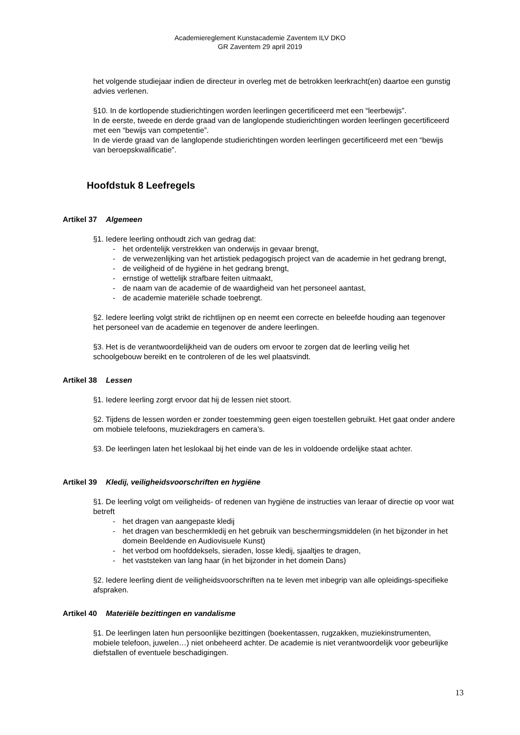Academiereglement Kunstacademie Zaventem ILV DKO
GR Zaventem 29 april 2019
het volgende studiejaar indien de directeur in overleg met de betrokken leerkracht(en) daartoe een gunstig advies verlenen.
§10. In de kortlopende studierichtingen worden leerlingen gecertificeerd met een “leerbewijs”.
In de eerste, tweede en derde graad van de langlopende studierichtingen worden leerlingen gecertificeerd met een “bewijs van competentie”.
In de vierde graad van de langlopende studierichtingen worden leerlingen gecertificeerd met een “bewijs van beroepskwalificatie”.
Hoofdstuk 8 Leefregels
Artikel 37 Algemeen
§1. Iedere leerling onthoudt zich van gedrag dat:
- het ordentelijk verstrekken van onderwijs in gevaar brengt,
- de verwezenlijking van het artistiek pedagogisch project van de academie in het gedrang brengt,
- de veiligheid of de hygiëne in het gedrang brengt,
- ernstige of wettelijk strafbare feiten uitmaakt,
- de naam van de academie of de waardigheid van het personeel aantast,
- de academie materiële schade toebrengt.
§2. Iedere leerling volgt strikt de richtlijnen op en neemt een correcte en beleefde houding aan tegenover het personeel van de academie en tegenover de andere leerlingen.
§3. Het is de verantwoordelijkheid van de ouders om ervoor te zorgen dat de leerling veilig het schoolgebouw bereikt en te controleren of de les wel plaatsvindt.
Artikel 38 Lessen
§1. Iedere leerling zorgt ervoor dat hij de lessen niet stoort.
§2. Tijdens de lessen worden er zonder toestemming geen eigen toestellen gebruikt. Het gaat onder andere om mobiele telefoons, muziekdragers en camera’s.
§3. De leerlingen laten het leslokaal bij het einde van de les in voldoende ordelijke staat achter.
Artikel 39 Kledij, veiligheidsvoorschriften en hygiëne
§1. De leerling volgt om veiligheids- of redenen van hygiëne de instructies van leraar of directie op voor wat betreft
- het dragen van aangepaste kledij
- het dragen van beschermkledij en het gebruik van beschermingsmiddelen (in het bijzonder in het domein Beeldende en Audiovisuele Kunst)
- het verbod om hoofddeksels, sieraden, losse kledij, sjaaltjes te dragen,
- het vaststeken van lang haar (in het bijzonder in het domein Dans)
§2. Iedere leerling dient de veiligheidsvoorschriften na te leven met inbegrip van alle opleidings-specifieke afspraken.
Artikel 40 Materiële bezittingen en vandalisme
§1. De leerlingen laten hun persoonlijke bezittingen (boekentassen, rugzakken, muziekinstrumenten, mobiele telefoon, juwelen…) niet onbeheerd achter. De academie is niet verantwoordelijk voor gebeurlijke diefstallen of eventuele beschadigingen.
13